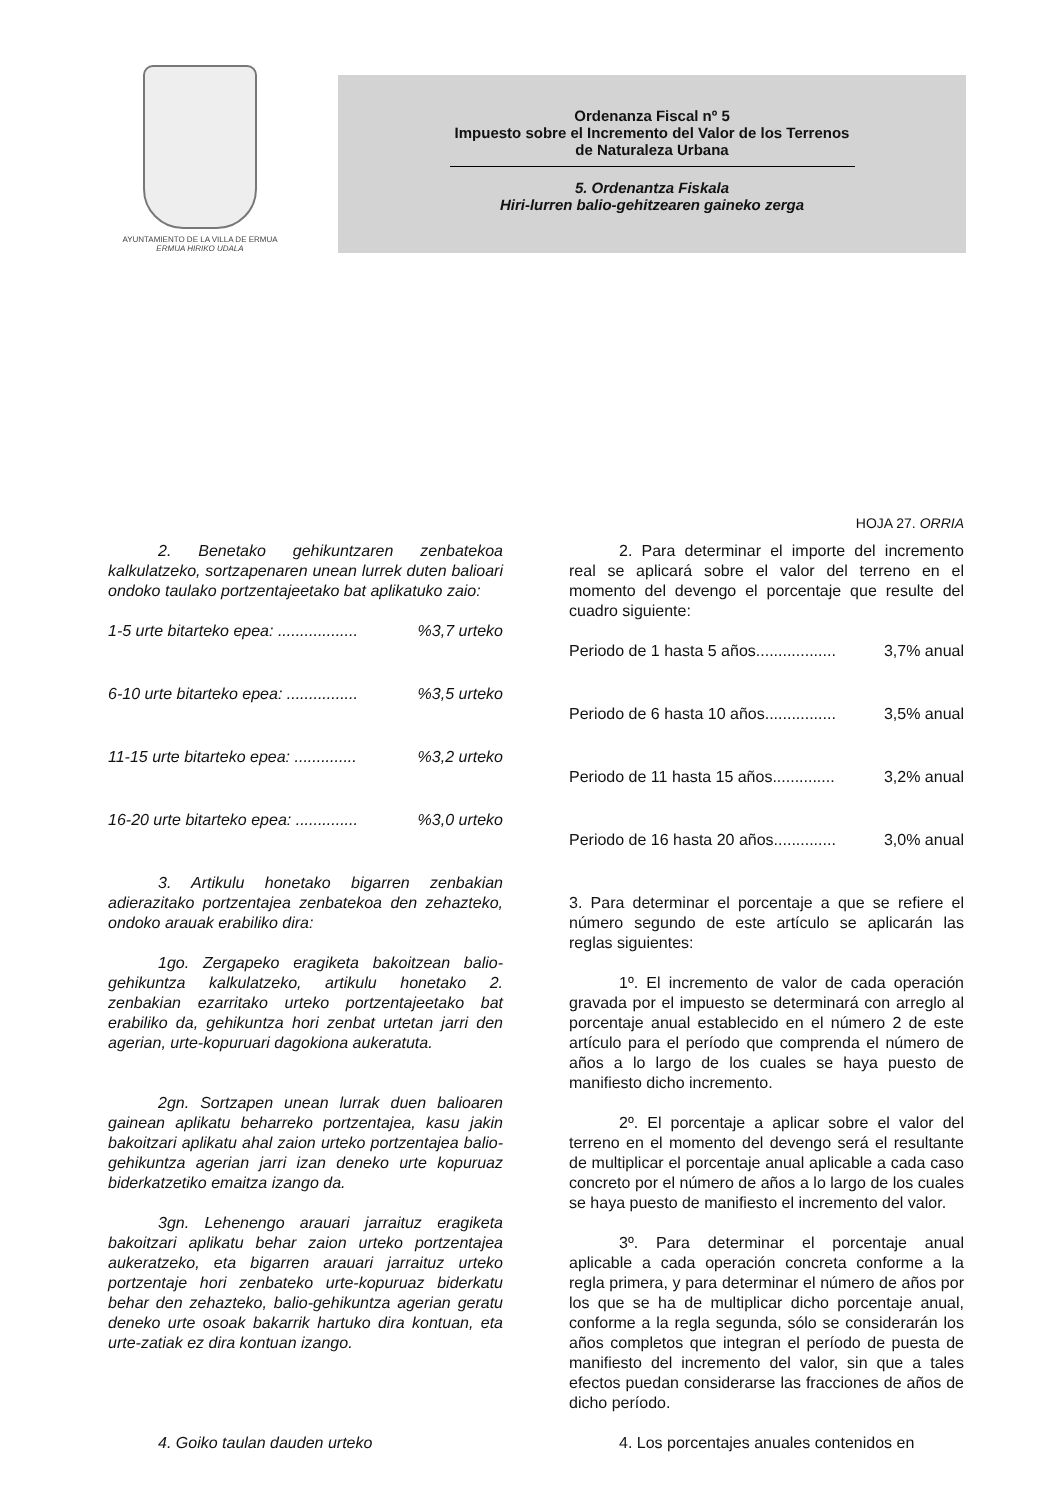AYUNTAMIENTO DE LA VILLA DE ERMUA
ERMUA HIRIKO UDALA
Ordenanza Fiscal nº 5
Impuesto sobre el Incremento del Valor de los Terrenos
de Naturaleza Urbana
5. Ordenantza Fiskala
Hiri-lurren balio-gehitzearen gaineko zerga
HOJA 27. ORRIA
2. Benetako gehikuntzaren zenbatekoa kalkulatzeko, sortzapenaren unean lurrek duten balioari ondoko taulako portzentajeetako bat aplikatuko zaio:
1-5 urte bitarteko epea: ..................%3,7 urteko
6-10 urte bitarteko epea: ................%3,5 urteko
11-15 urte bitarteko epea: ..............%3,2 urteko
16-20 urte bitarteko epea: ..............%3,0 urteko
3. Artikulu honetako bigarren zenbakian adierazitako portzentajea zenbatekoa den zehazteko, ondoko arauak erabiliko dira:
1go. Zergapeko eragiketa bakoitzean balio-gehikuntza kalkulatzeko, artikulu honetako 2. zenbakian ezarritako urteko portzentajeetako bat erabiliko da, gehikuntza hori zenbat urtetan jarri den agerian, urte-kopuruari dagokiona aukeratuta.
2gn. Sortzapen unean lurrak duen balioaren gainean aplikatu beharreko portzentajea, kasu jakin bakoitzari aplikatu ahal zaion urteko portzentajea balio-gehikuntza agerian jarri izan deneko urte kopuruaz biderkatzetiko emaitza izango da.
3gn. Lehenengo arauari jarraituz eragiketa bakoitzari aplikatu behar zaion urteko portzentajea aukeratzeko, eta bigarren arauari jarraituz urteko portzentaje hori zenbateko urte-kopuruaz biderkatu behar den zehazteko, balio-gehikuntza agerian geratu deneko urte osoak bakarrik hartuko dira kontuan, eta urte-zatiak ez dira kontuan izango.
4. Goiko taulan dauden urteko
2. Para determinar el importe del incremento real se aplicará sobre el valor del terreno en el momento del devengo el porcentaje que resulte del cuadro siguiente:
Periodo de 1 hasta 5 años.................. 3,7% anual
Periodo de 6 hasta 10 años................ 3,5% anual
Periodo de 11 hasta 15 años.............. 3,2% anual
Periodo de 16 hasta 20 años.............. 3,0% anual
3. Para determinar el porcentaje a que se refiere el número segundo de este artículo se aplicarán las reglas siguientes:
1º. El incremento de valor de cada operación gravada por el impuesto se determinará con arreglo al porcentaje anual establecido en el número 2 de este artículo para el período que comprenda el número de años a lo largo de los cuales se haya puesto de manifiesto dicho incremento.
2º. El porcentaje a aplicar sobre el valor del terreno en el momento del devengo será el resultante de multiplicar el porcentaje anual aplicable a cada caso concreto por el número de años a lo largo de los cuales se haya puesto de manifiesto el incremento del valor.
3º. Para determinar el porcentaje anual aplicable a cada operación concreta conforme a la regla primera, y para determinar el número de años por los que se ha de multiplicar dicho porcentaje anual, conforme a la regla segunda, sólo se considerarán los años completos que integran el período de puesta de manifiesto del incremento del valor, sin que a tales efectos puedan considerarse las fracciones de años de dicho período.
4. Los porcentajes anuales contenidos en